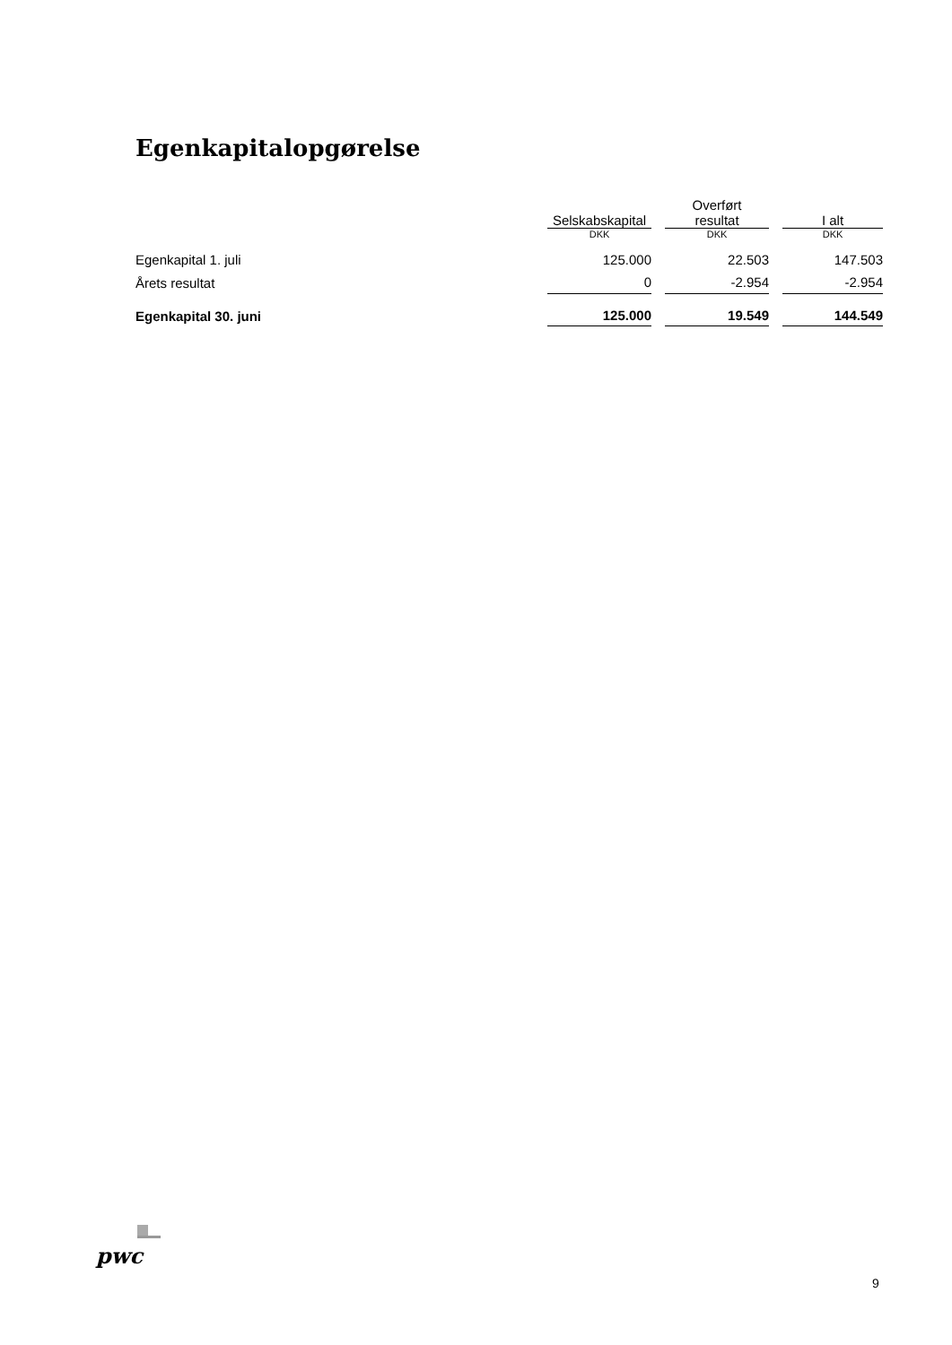Egenkapitalopgørelse
| | Selskabskapital | | Overført resultat | | I alt |
| --- | --- | --- | --- | --- | --- |
| | DKK | | DKK | | DKK |
| Egenkapital 1. juli | 125.000 | | 22.503 | | 147.503 |
| Årets resultat | 0 | | -2.954 | | -2.954 |
| Egenkapital 30. juni | 125.000 | | 19.549 | | 144.549 |
pwc
9